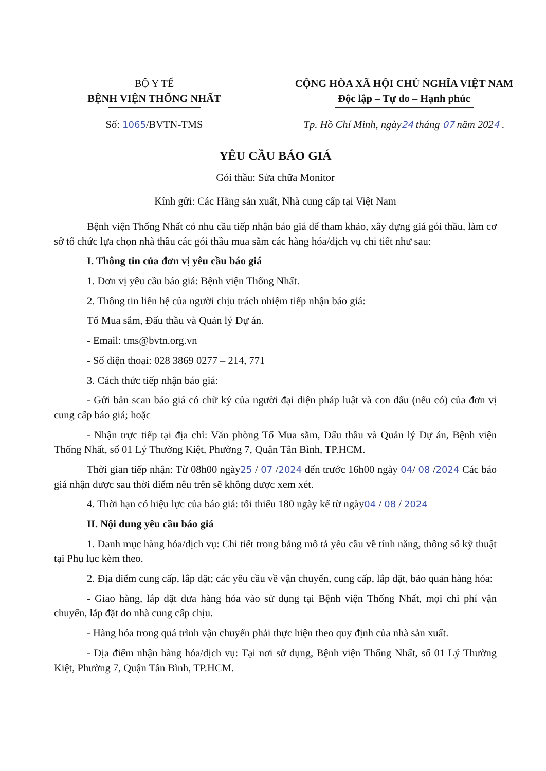BỘ Y TẾ
BỆNH VIỆN THỐNG NHẤT
CỘNG HÒA XÃ HỘI CHỦ NGHĨA VIỆT NAM
Độc lập – Tự do – Hạnh phúc
Số: 1065/BVTN-TMS Tp. Hồ Chí Minh, ngày24 tháng 07 năm 2024 .
YÊU CẦU BÁO GIÁ
Gói thầu: Sửa chữa Monitor
Kính gửi: Các Hãng sản xuất, Nhà cung cấp tại Việt Nam
Bệnh viện Thống Nhất có nhu cầu tiếp nhận báo giá để tham khảo, xây dựng giá gói thầu, làm cơ sở tổ chức lựa chọn nhà thầu các gói thầu mua sắm các hàng hóa/dịch vụ chi tiết như sau:
I. Thông tin của đơn vị yêu cầu báo giá
1. Đơn vị yêu cầu báo giá: Bệnh viện Thống Nhất.
2. Thông tin liên hệ của người chịu trách nhiệm tiếp nhận báo giá:
Tổ Mua sắm, Đấu thầu và Quản lý Dự án.
- Email: tms@bvtn.org.vn
- Số điện thoại: 028 3869 0277 – 214, 771
3. Cách thức tiếp nhận báo giá:
- Gửi bản scan báo giá có chữ ký của người đại diện pháp luật và con dấu (nếu có) của đơn vị cung cấp báo giá; hoặc
- Nhận trực tiếp tại địa chỉ: Văn phòng Tổ Mua sắm, Đấu thầu và Quản lý Dự án, Bệnh viện Thống Nhất, số 01 Lý Thường Kiệt, Phường 7, Quận Tân Bình, TP.HCM.
Thời gian tiếp nhận: Từ 08h00 ngày25 / 07 /2024 đến trước 16h00 ngày 04/ 08 /2024 Các báo giá nhận được sau thời điểm nêu trên sẽ không được xem xét.
4. Thời hạn có hiệu lực của báo giá: tối thiểu 180 ngày kể từ ngày04 / 08 / 2024
II. Nội dung yêu cầu báo giá
1. Danh mục hàng hóa/dịch vụ: Chi tiết trong bảng mô tả yêu cầu về tính năng, thông số kỹ thuật tại Phụ lục kèm theo.
2. Địa điểm cung cấp, lắp đặt; các yêu cầu về vận chuyển, cung cấp, lắp đặt, bảo quản hàng hóa:
- Giao hàng, lắp đặt đưa hàng hóa vào sử dụng tại Bệnh viện Thống Nhất, mọi chi phí vận chuyển, lắp đặt do nhà cung cấp chịu.
- Hàng hóa trong quá trình vận chuyển phải thực hiện theo quy định của nhà sản xuất.
- Địa điểm nhận hàng hóa/dịch vụ: Tại nơi sử dụng, Bệnh viện Thống Nhất, số 01 Lý Thường Kiệt, Phường 7, Quận Tân Bình, TP.HCM.